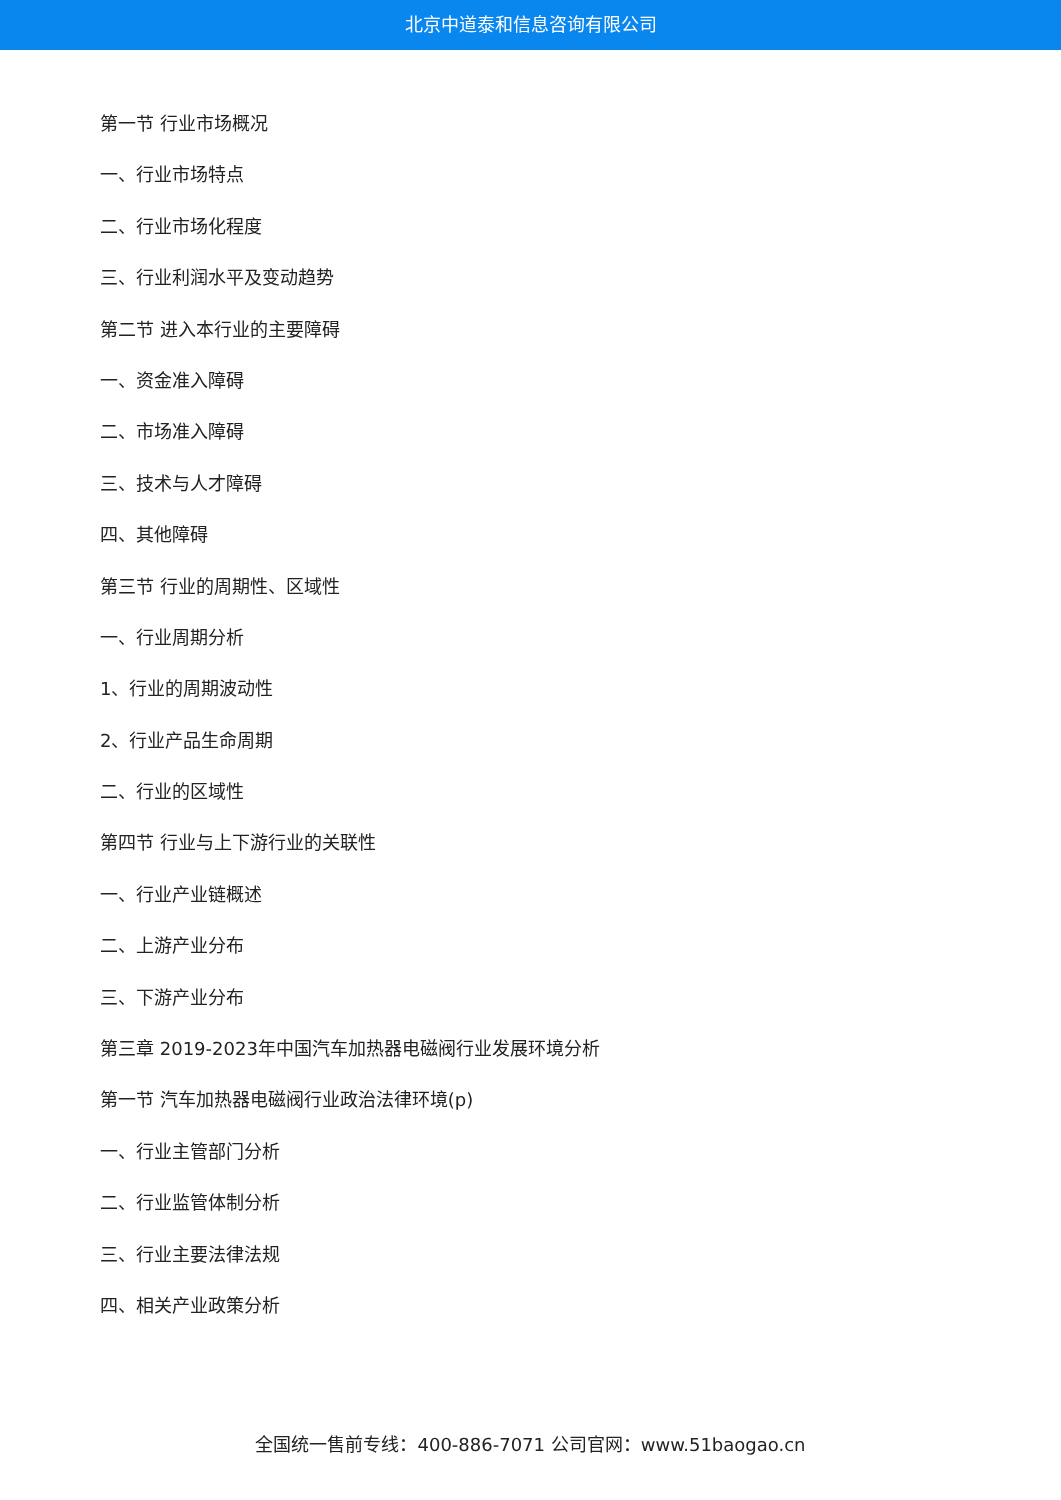北京中道泰和信息咨询有限公司
第一节 行业市场概况
一、行业市场特点
二、行业市场化程度
三、行业利润水平及变动趋势
第二节 进入本行业的主要障碍
一、资金准入障碍
二、市场准入障碍
三、技术与人才障碍
四、其他障碍
第三节 行业的周期性、区域性
一、行业周期分析
1、行业的周期波动性
2、行业产品生命周期
二、行业的区域性
第四节 行业与上下游行业的关联性
一、行业产业链概述
二、上游产业分布
三、下游产业分布
第三章 2019-2023年中国汽车加热器电磁阀行业发展环境分析
第一节 汽车加热器电磁阀行业政治法律环境(p)
一、行业主管部门分析
二、行业监管体制分析
三、行业主要法律法规
四、相关产业政策分析
全国统一售前专线：400-886-7071 公司官网：www.51baogao.cn